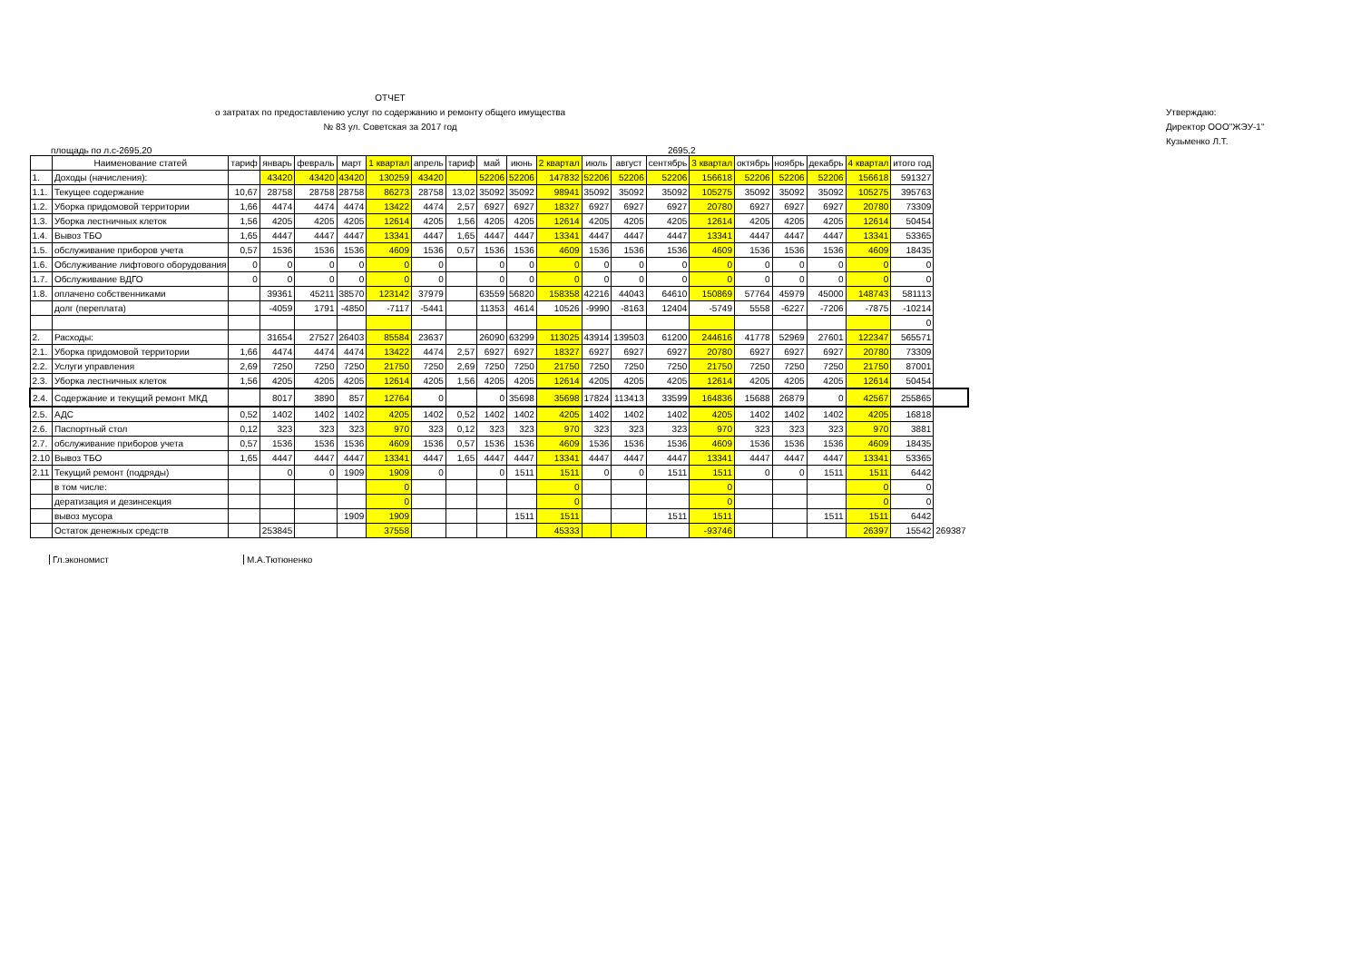ОТЧЕТ
о затратах по предоставлению услуг по содержанию и ремонту общего имущества
№ 83 ул. Советская за 2017 год
Утверждаю:
Директор ООО"ЖЭУ-1"
Кузьменко Л.Т.
площадь по л.с-2695,20 2695,2
| | Наименование статей | тариф | январь | февраль | март | 1 квартал | апрель | тариф | май | июнь | 2 квартал | июль | август | сентябрь | 3 квартал | октябрь | ноябрь | декабрь | 4 квартал | итого год | |
| --- | --- | --- | --- | --- | --- | --- | --- | --- | --- | --- | --- | --- | --- | --- | --- | --- | --- | --- | --- | --- | --- |
| 1. | Доходы (начисления): | | 43420 | 43420 | 43420 | 130259 | 43420 | | 52206 | 52206 | 147832 | 52206 | 52206 | 52206 | 156618 | 52206 | 52206 | 52206 | 156618 | 591327 | |
| 1.1. | Текущее содержание | 10,67 | 28758 | 28758 | 28758 | 86273 | 28758 | 13,02 | 35092 | 35092 | 98941 | 35092 | 35092 | 35092 | 105275 | 35092 | 35092 | 35092 | 105275 | 395763 | |
| 1.2. | Уборка придомовой территории | 1,66 | 4474 | 4474 | 4474 | 13422 | 4474 | 2,57 | 6927 | 6927 | 18327 | 6927 | 6927 | 6927 | 20780 | 6927 | 6927 | 6927 | 20780 | 73309 | |
| 1.3. | Уборка лестничных клеток | 1,56 | 4205 | 4205 | 4205 | 12614 | 4205 | 1,56 | 4205 | 4205 | 12614 | 4205 | 4205 | 4205 | 12614 | 4205 | 4205 | 4205 | 12614 | 50454 | |
| 1.4. | Вывоз ТБО | 1,65 | 4447 | 4447 | 4447 | 13341 | 4447 | 1,65 | 4447 | 4447 | 13341 | 4447 | 4447 | 4447 | 13341 | 4447 | 4447 | 4447 | 13341 | 53365 | |
| 1.5. | обслуживание приборов учета | 0,57 | 1536 | 1536 | 1536 | 4609 | 1536 | 0,57 | 1536 | 1536 | 4609 | 1536 | 1536 | 1536 | 4609 | 1536 | 1536 | 1536 | 4609 | 18435 | |
| 1.6. | Обслуживание лифтового оборудования | 0 | 0 | 0 | 0 | 0 | 0 | | 0 | 0 | 0 | 0 | 0 | 0 | 0 | 0 | 0 | 0 | 0 | 0 | |
| 1.7. | Обслуживание ВДГО | 0 | 0 | 0 | 0 | 0 | 0 | | 0 | 0 | 0 | 0 | 0 | 0 | 0 | 0 | 0 | 0 | 0 | 0 | |
| 1.8. | оплачено собственниками | | 39361 | 45211 | 38570 | 123142 | 37979 | | 63559 | 56820 | 158358 | 42216 | 44043 | 64610 | 150869 | 57764 | 45979 | 45000 | 148743 | 581113 | |
| | долг (переплата) | | -4059 | 1791 | -4850 | -7117 | -5441 | | 11353 | 4614 | 10526 | -9990 | -8163 | 12404 | -5749 | 5558 | -6227 | -7206 | -7875 | -10214 | |
| | | | | | | | | | | | | | | | | | | | | 0 | |
| 2. | Расходы: | | 31654 | 27527 | 26403 | 85584 | 23637 | | 26090 | 63299 | 113025 | 43914 | 139503 | 61200 | 244616 | 41778 | 52969 | 27601 | 122347 | 565571 | |
| 2.1. | Уборка придомовой территории | 1,66 | 4474 | 4474 | 4474 | 13422 | 4474 | 2,57 | 6927 | 6927 | 18327 | 6927 | 6927 | 6927 | 20780 | 6927 | 6927 | 6927 | 20780 | 73309 | |
| 2.2. | Услуги управления | 2,69 | 7250 | 7250 | 7250 | 21750 | 7250 | 2,69 | 7250 | 7250 | 21750 | 7250 | 7250 | 7250 | 21750 | 7250 | 7250 | 7250 | 21750 | 87001 | |
| 2.3. | Уборка лестничных клеток | 1,56 | 4205 | 4205 | 4205 | 12614 | 4205 | 1,56 | 4205 | 4205 | 12614 | 4205 | 4205 | 4205 | 12614 | 4205 | 4205 | 4205 | 12614 | 50454 | |
| 2.4. | Содержание и текущий ремонт МКД | | 8017 | 3890 | 857 | 12764 | 0 | | 0 | 35698 | 35698 | 17824 | 113413 | 33599 | 164836 | 15688 | 26879 | 0 | 42567 | 255865 | |
| 2.5. | АДС | 0,52 | 1402 | 1402 | 1402 | 4205 | 1402 | 0,52 | 1402 | 1402 | 4205 | 1402 | 1402 | 1402 | 4205 | 1402 | 1402 | 1402 | 4205 | 16818 | |
| 2.6. | Паспортный стол | 0,12 | 323 | 323 | 323 | 970 | 323 | 0,12 | 323 | 323 | 970 | 323 | 323 | 323 | 970 | 323 | 323 | 323 | 970 | 3881 | |
| 2.7. | обслуживание приборов учета | 0,57 | 1536 | 1536 | 1536 | 4609 | 1536 | 0,57 | 1536 | 1536 | 4609 | 1536 | 1536 | 1536 | 4609 | 1536 | 1536 | 1536 | 4609 | 18435 | |
| 2.10 | Вывоз ТБО | 1,65 | 4447 | 4447 | 4447 | 13341 | 4447 | 1,65 | 4447 | 4447 | 13341 | 4447 | 4447 | 4447 | 13341 | 4447 | 4447 | 4447 | 13341 | 53365 | |
| 2.11 | Текущий ремонт (подряды) | | 0 | 0 | 1909 | 1909 | 0 | | 0 | 1511 | 1511 | 0 | 0 | 1511 | 1511 | 0 | 0 | 1511 | 1511 | 6442 | |
| | в том числе: | | | | | 0 | | | | | 0 | | | | 0 | | | | 0 | 0 | |
| | дератизация и дезинсекция | | | | | 0 | | | | | 0 | | | | 0 | | | | 0 | 0 | |
| | вывоз мусора | | | | 1909 | 1909 | | | | 1511 | 1511 | | | 1511 | 1511 | | | 1511 | 1511 | 6442 | |
| | Остаток денежных средств | | 253845 | | | 37558 | | | | | 45333 | | | | -93746 | | | | 26397 | 15542 | 269387 |
Гл.экономист М.А.Тютюненко